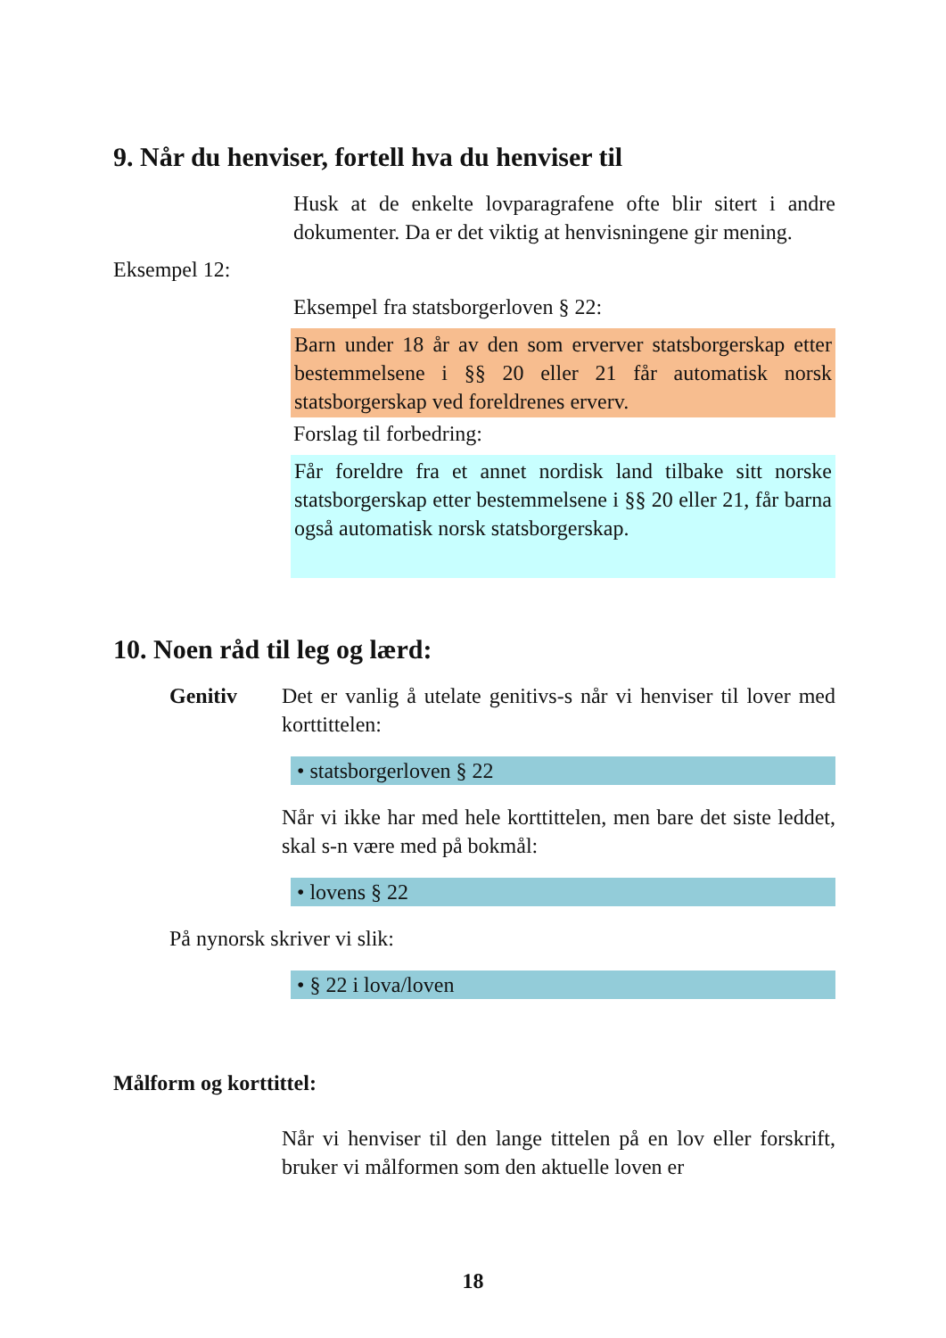9. Når du henviser, fortell hva du henviser til
Husk at de enkelte lovparagrafene ofte blir sitert i andre dokumenter. Da er det viktig at henvisningene gir mening.
Eksempel 12:
Eksempel fra statsborgerloven § 22:
Barn under 18 år av den som erverver statsborgerskap etter bestemmelsene i §§ 20 eller 21 får automatisk norsk statsborgerskap ved foreldrenes erverv.
Forslag til forbedring:
Får foreldre fra et annet nordisk land tilbake sitt norske statsborgerskap etter bestemmelsene i §§ 20 eller 21, får barna også automatisk norsk statsborgerskap.
10. Noen råd til leg og lærd:
Genitiv Det er vanlig å utelate genitivs-s når vi henviser til lover med korttittelen:
• statsborgerloven § 22
Når vi ikke har med hele korttittelen, men bare det siste leddet, skal s-n være med på bokmål:
• lovens § 22
På nynorsk skriver vi slik:
• § 22 i lova/loven
Målform og korttittel:
Når vi henviser til den lange tittelen på en lov eller forskrift, bruker vi målformen som den aktuelle loven er
18